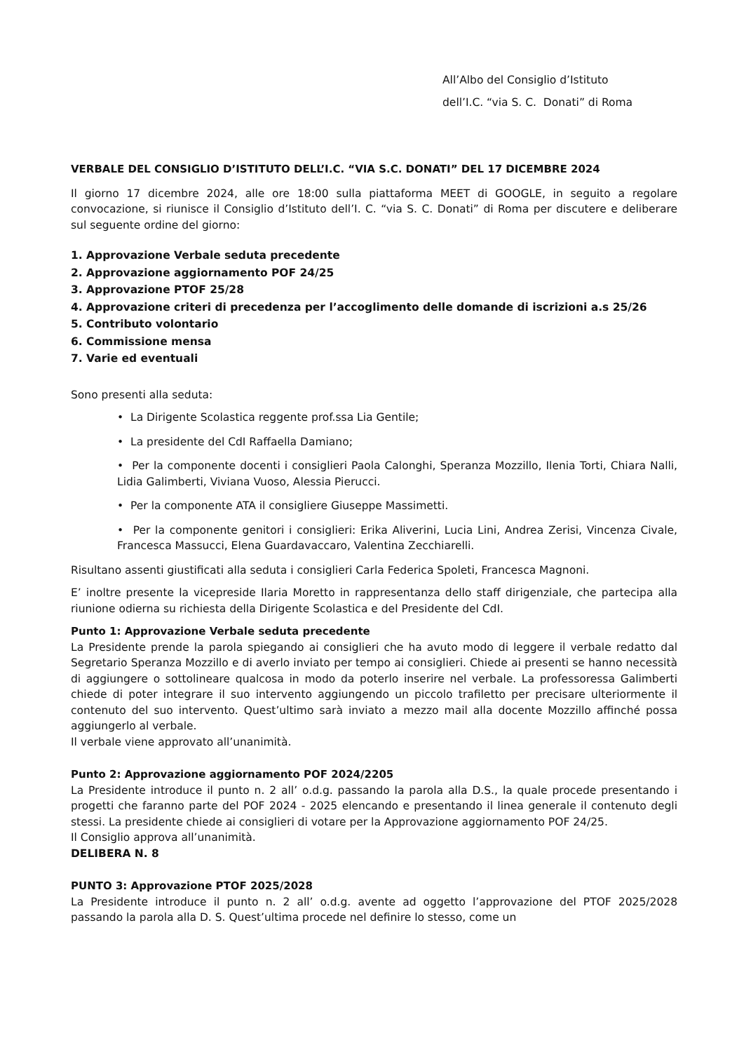All’Albo del Consiglio d’Istituto
dell’I.C. “via S. C. Donati” di Roma
VERBALE DEL CONSIGLIO D’ISTITUTO DELL’I.C. “VIA S.C. DONATI” DEL 17 DICEMBRE 2024
Il giorno 17 dicembre 2024, alle ore 18:00 sulla piattaforma MEET di GOOGLE, in seguito a regolare convocazione, si riunisce il Consiglio d’Istituto dell’I. C. “via S. C. Donati” di Roma per discutere e deliberare sul seguente ordine del giorno:
1. Approvazione Verbale seduta precedente
2. Approvazione aggiornamento POF 24/25
3. Approvazione PTOF 25/28
4. Approvazione criteri di precedenza per l’accoglimento delle domande di iscrizioni a.s 25/26
5. Contributo volontario
6. Commissione mensa
7. Varie ed eventuali
Sono presenti alla seduta:
• La Dirigente Scolastica reggente prof.ssa Lia Gentile;
• La presidente del CdI Raffaella Damiano;
• Per la componente docenti i consiglieri Paola Calonghi, Speranza Mozzillo, Ilenia Torti, Chiara Nalli, Lidia Galimberti, Viviana Vuoso, Alessia Pierucci.
• Per la componente ATA il consigliere Giuseppe Massimetti.
• Per la componente genitori i consiglieri: Erika Aliverini, Lucia Lini, Andrea Zerisi, Vincenza Civale, Francesca Massucci, Elena Guardavaccaro, Valentina Zecchiarelli.
Risultano assenti giustificati alla seduta i consiglieri Carla Federica Spoleti, Francesca Magnoni.
E’ inoltre presente la vicepreside Ilaria Moretto in rappresentanza dello staff dirigenziale, che partecipa alla riunione odierna su richiesta della Dirigente Scolastica e del Presidente del CdI.
Punto 1: Approvazione Verbale seduta precedente
La Presidente prende la parola spiegando ai consiglieri che ha avuto modo di leggere il verbale redatto dal Segretario Speranza Mozzillo e di averlo inviato per tempo ai consiglieri. Chiede ai presenti se hanno necessità di aggiungere o sottolineare qualcosa in modo da poterlo inserire nel verbale. La professoressa Galimberti chiede di poter integrare il suo intervento aggiungendo un piccolo trafiletto per precisare ulteriormente il contenuto del suo intervento. Quest’ultimo sarà inviato a mezzo mail alla docente Mozzillo affinché possa aggiungerlo al verbale.
Il verbale viene approvato all’unanimità.
Punto 2: Approvazione aggiornamento POF 2024/2205
La Presidente introduce il punto n. 2 all’ o.d.g. passando la parola alla D.S., la quale procede presentando i progetti che faranno parte del POF 2024 - 2025 elencando e presentando il linea generale il contenuto degli stessi. La presidente chiede ai consiglieri di votare per la Approvazione aggiornamento POF 24/25.
Il Consiglio approva all’unanimità.
DELIBERA N. 8
PUNTO 3: Approvazione PTOF 2025/2028
La Presidente introduce il punto n. 2 all’ o.d.g. avente ad oggetto l’approvazione del PTOF 2025/2028 passando la parola alla D. S. Quest’ultima procede nel definire lo stesso, come un